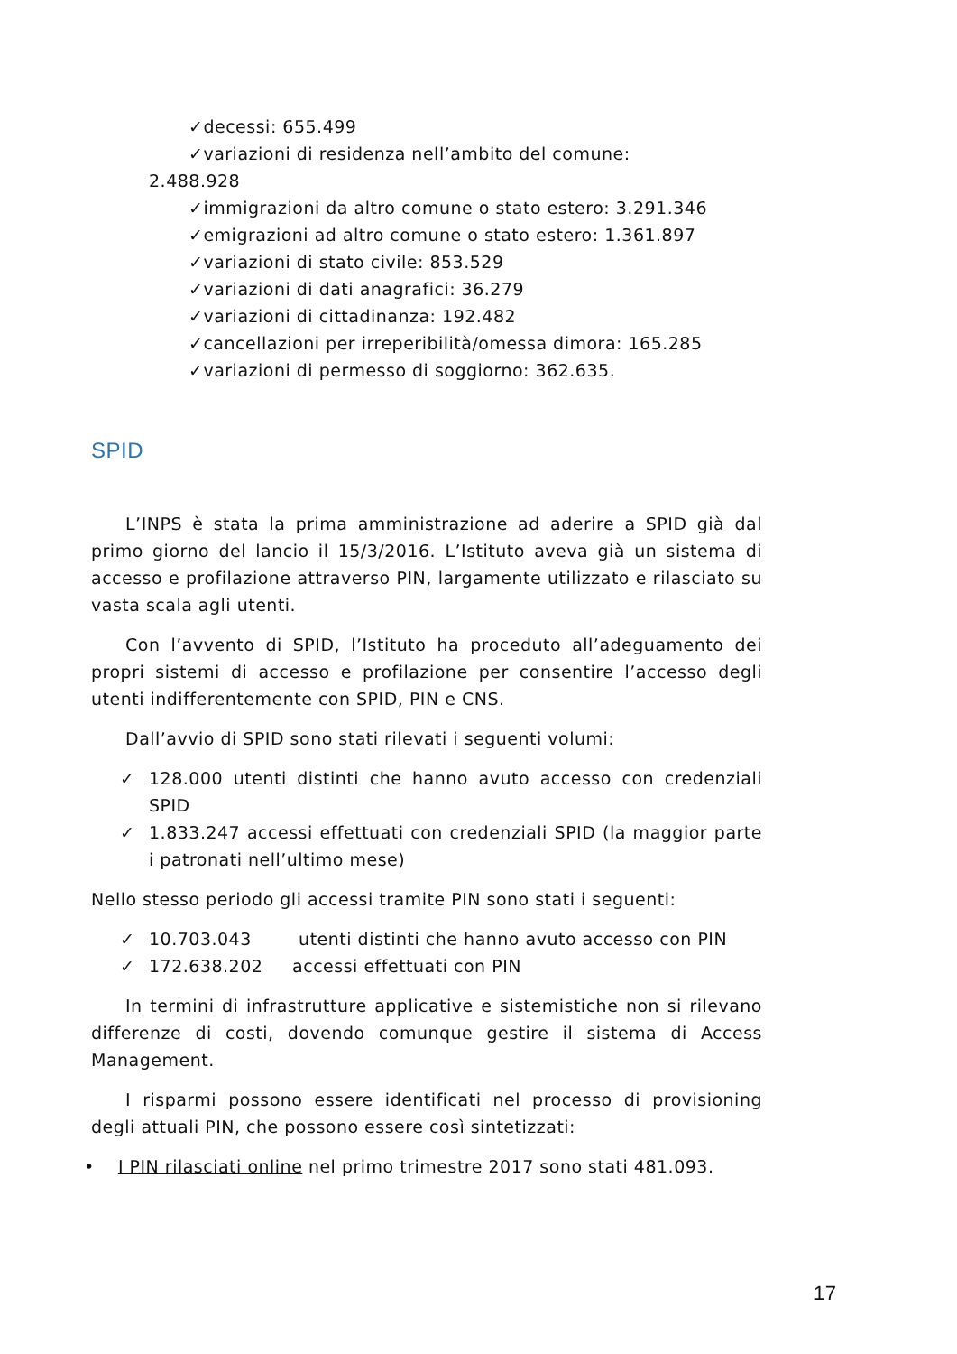✓decessi: 655.499
✓variazioni di residenza nell’ambito del comune:
2.488.928
✓immigrazioni da altro comune o stato estero: 3.291.346
✓emigrazioni ad altro comune o stato estero: 1.361.897
✓variazioni di stato civile: 853.529
✓variazioni di dati anagrafici: 36.279
✓variazioni di cittadinanza: 192.482
✓cancellazioni per irreperibilità/omessa dimora: 165.285
✓variazioni di permesso di soggiorno: 362.635.
SPID
L’INPS è stata la prima amministrazione ad aderire a SPID già dal primo giorno del lancio il 15/3/2016. L’Istituto aveva già un sistema di accesso e profilazione attraverso PIN, largamente utilizzato e rilasciato su vasta scala agli utenti.
Con l’avvento di SPID, l’Istituto ha proceduto all’adeguamento dei propri sistemi di accesso e profilazione per consentire l’accesso degli utenti indifferentemente con SPID, PIN e CNS.
Dall’avvio di SPID sono stati rilevati i seguenti volumi:
✓ 128.000 utenti distinti che hanno avuto accesso con credenziali SPID
✓ 1.833.247 accessi effettuati con credenziali SPID (la maggior parte i patronati nell’ultimo mese)
Nello stesso periodo gli accessi tramite PIN sono stati i seguenti:
✓ 10.703.043 utenti distinti che hanno avuto accesso con PIN
✓ 172.638.202 accessi effettuati con PIN
In termini di infrastrutture applicative e sistemistiche non si rilevano differenze di costi, dovendo comunque gestire il sistema di Access Management.
I risparmi possono essere identificati nel processo di provisioning degli attuali PIN, che possono essere così sintetizzati:
• I PIN rilasciati online nel primo trimestre 2017 sono stati 481.093.
17